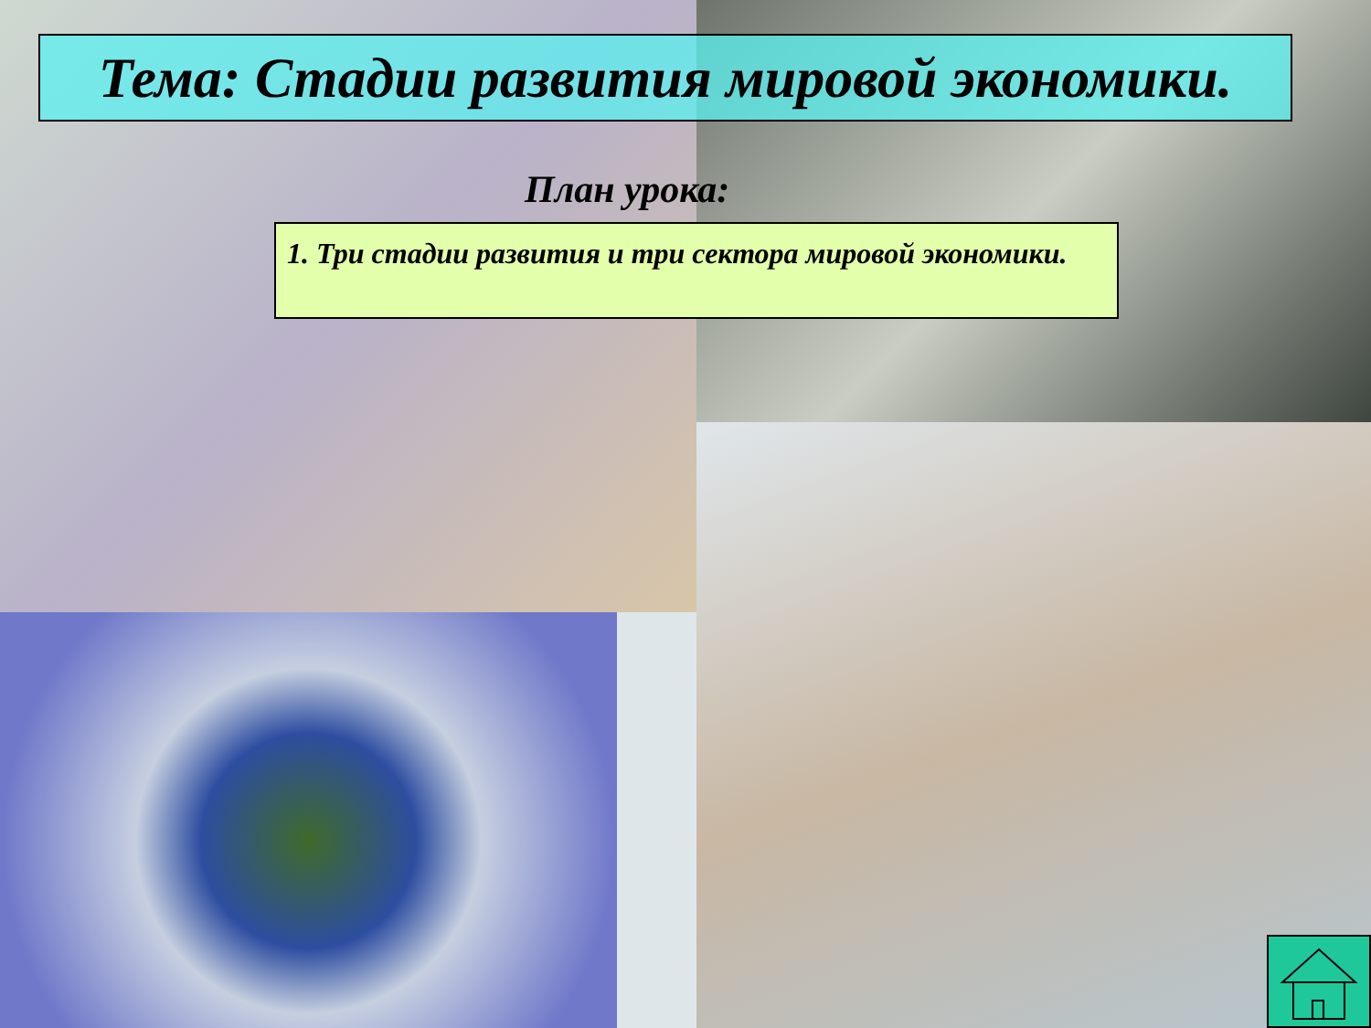Тема: Стадии развития мировой экономики.
План урока:
1. Три стадии развития и три сектора мировой экономики.